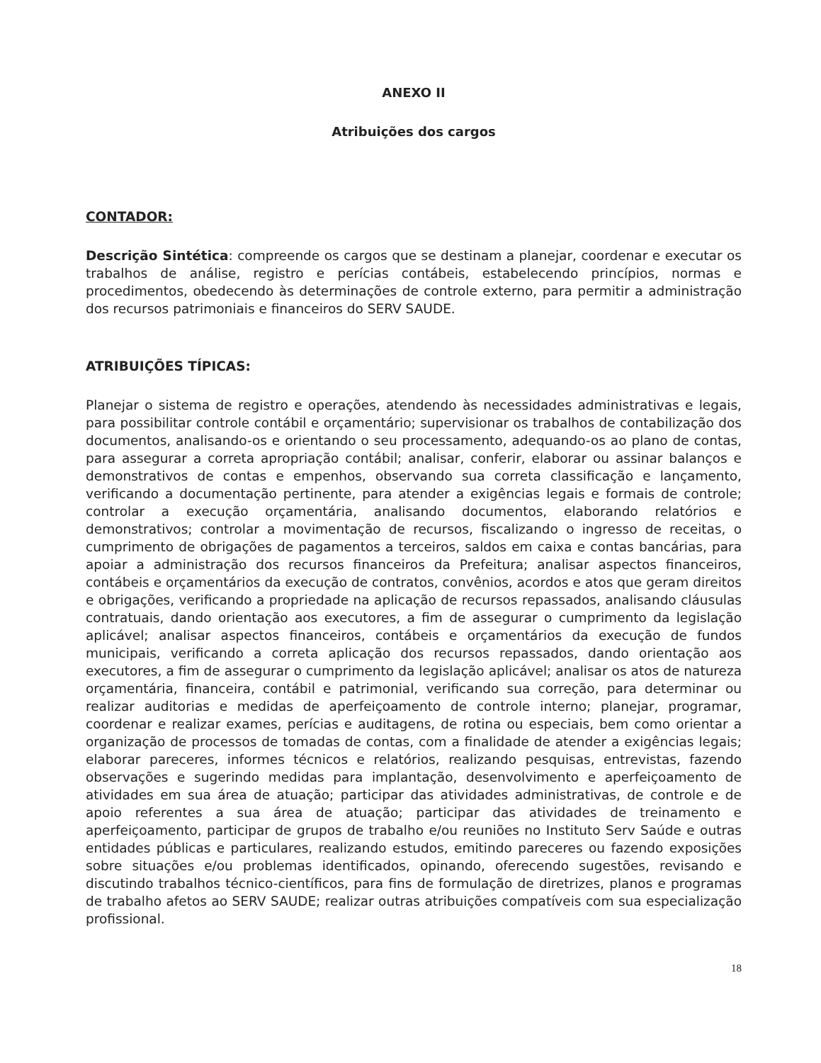ANEXO II
Atribuições dos cargos
CONTADOR:
Descrição Sintética: compreende os cargos que se destinam a planejar, coordenar e executar os trabalhos de análise, registro e perícias contábeis, estabelecendo princípios, normas e procedimentos, obedecendo às determinações de controle externo, para permitir a administração dos recursos patrimoniais e financeiros do SERV SAUDE.
ATRIBUIÇÕES TÍPICAS:
Planejar o sistema de registro e operações, atendendo às necessidades administrativas e legais, para possibilitar controle contábil e orçamentário; supervisionar os trabalhos de contabilização dos documentos, analisando-os e orientando o seu processamento, adequando-os ao plano de contas, para assegurar a correta apropriação contábil; analisar, conferir, elaborar ou assinar balanços e demonstrativos de contas e empenhos, observando sua correta classificação e lançamento, verificando a documentação pertinente, para atender a exigências legais e formais de controle; controlar a execução orçamentária, analisando documentos, elaborando relatórios e demonstrativos; controlar a movimentação de recursos, fiscalizando o ingresso de receitas, o cumprimento de obrigações de pagamentos a terceiros, saldos em caixa e contas bancárias, para apoiar a administração dos recursos financeiros da Prefeitura; analisar aspectos financeiros, contábeis e orçamentários da execução de contratos, convênios, acordos e atos que geram direitos e obrigações, verificando a propriedade na aplicação de recursos repassados, analisando cláusulas contratuais, dando orientação aos executores, a fim de assegurar o cumprimento da legislação aplicável; analisar aspectos financeiros, contábeis e orçamentários da execução de fundos municipais, verificando a correta aplicação dos recursos repassados, dando orientação aos executores, a fim de assegurar o cumprimento da legislação aplicável; analisar os atos de natureza orçamentária, financeira, contábil e patrimonial, verificando sua correção, para determinar ou realizar auditorias e medidas de aperfeiçoamento de controle interno; planejar, programar, coordenar e realizar exames, perícias e auditagens, de rotina ou especiais, bem como orientar a organização de processos de tomadas de contas, com a finalidade de atender a exigências legais; elaborar pareceres, informes técnicos e relatórios, realizando pesquisas, entrevistas, fazendo observações e sugerindo medidas para implantação, desenvolvimento e aperfeiçoamento de atividades em sua área de atuação; participar das atividades administrativas, de controle e de apoio referentes a sua área de atuação; participar das atividades de treinamento e aperfeiçoamento, participar de grupos de trabalho e/ou reuniões no Instituto Serv Saúde e outras entidades públicas e particulares, realizando estudos, emitindo pareceres ou fazendo exposições sobre situações e/ou problemas identificados, opinando, oferecendo sugestões, revisando e discutindo trabalhos técnico-científicos, para fins de formulação de diretrizes, planos e programas de trabalho afetos ao SERV SAUDE; realizar outras atribuições compatíveis com sua especialização profissional.
18